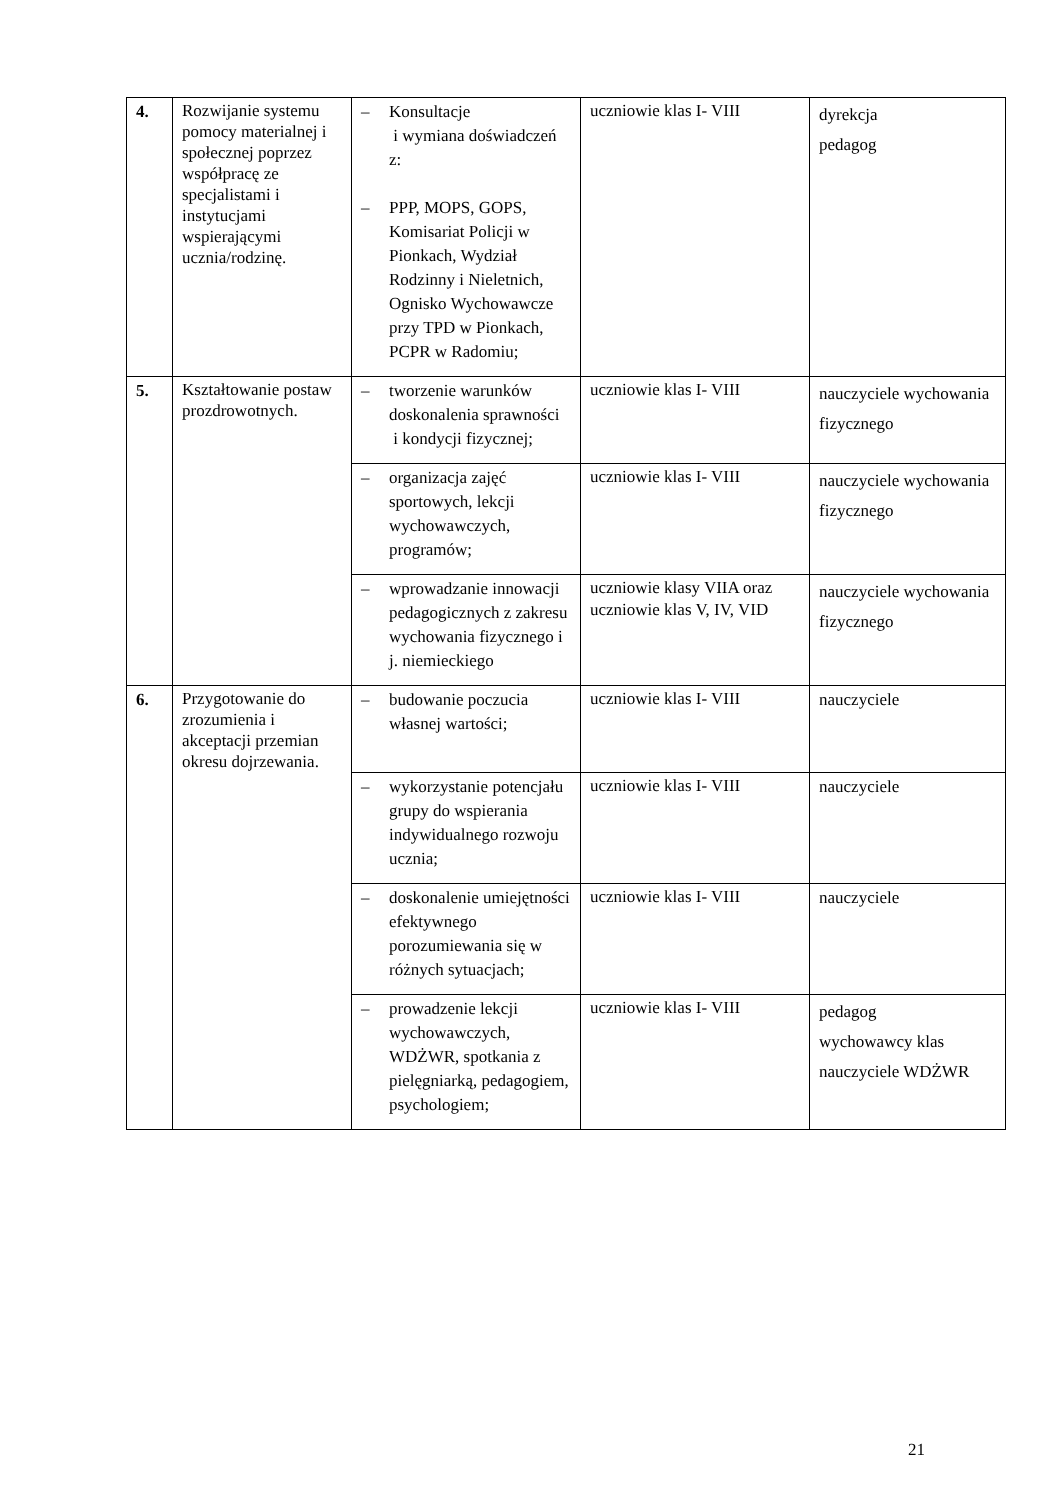| 4. | Rozwijanie systemu pomocy materialnej i społecznej poprzez współpracę ze specjalistami i instytucjami wspierającymi ucznia/rodzinę. | – Konsultacje i wymiana doświadczeń z: – PPP, MOPS, GOPS, Komisariat Policji w Pionkach, Wydział Rodzinny i Nieletnich, Ognisko Wychowawcze przy TPD w Pionkach, PCPR w Radomiu; | uczniowie klas I- VIII | dyrekcja pedagog |
| 5. | Kształtowanie postaw prozdrowotnych. | – tworzenie warunków doskonalenia sprawności i kondycji fizycznej; | uczniowie klas I- VIII | nauczyciele wychowania fizycznego |
| | | – organizacja zajęć sportowych, lekcji wychowawczych, programów; | uczniowie klas I- VIII | nauczyciele wychowania fizycznego |
| | | – wprowadzanie innowacji pedagogicznych z zakresu wychowania fizycznego i j. niemieckiego | uczniowie klasy VIIA oraz uczniowie klas V, IV, VID | nauczyciele wychowania fizycznego |
| 6. | Przygotowanie do zrozumienia i akceptacji przemian okresu dojrzewania. | – budowanie poczucia własnej wartości; | uczniowie klas I- VIII | nauczyciele |
| | | – wykorzystanie potencjału grupy do wspierania indywidualnego rozwoju ucznia; | uczniowie klas I- VIII | nauczyciele |
| | | – doskonalenie umiejętności efektywnego porozumiewania się w różnych sytuacjach; | uczniowie klas I- VIII | nauczyciele |
| | | – prowadzenie lekcji wychowawczych, WDŻWR, spotkania z pielęgniarką, pedagogiem, psychologiem; | uczniowie klas I- VIII | pedagog wychowawcy klas nauczyciele WDŻWR |
21